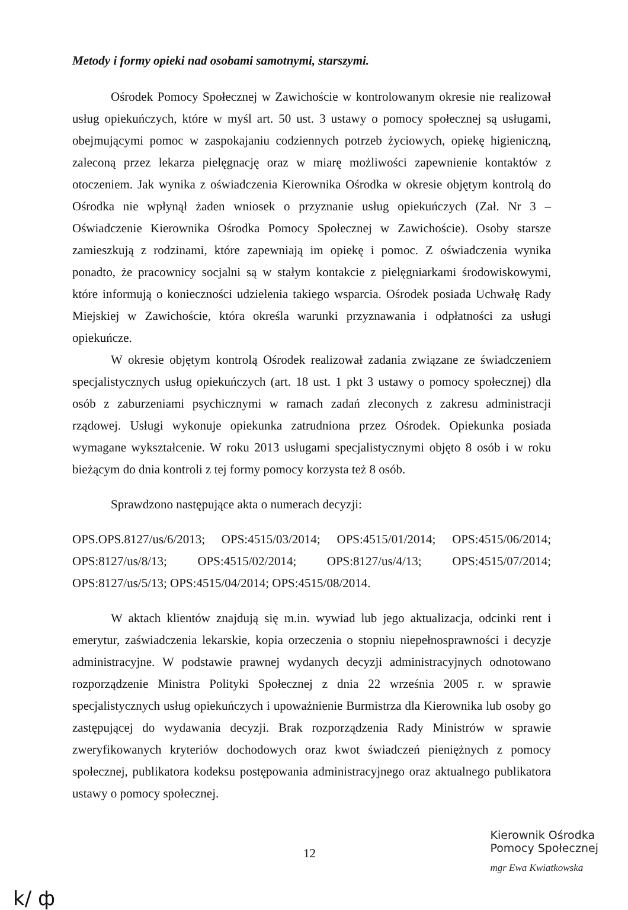Metody i formy opieki nad osobami samotnymi, starszymi.
Ośrodek Pomocy Społecznej w Zawichoście w kontrolowanym okresie nie realizował usług opiekuńczych, które w myśl art. 50 ust. 3 ustawy o pomocy społecznej są usługami, obejmującymi pomoc w zaspokajaniu codziennych potrzeb życiowych, opiekę higieniczną, zaleconą przez lekarza pielęgnację oraz w miarę możliwości zapewnienie kontaktów z otoczeniem. Jak wynika z oświadczenia Kierownika Ośrodka w okresie objętym kontrolą do Ośrodka nie wpłynął żaden wniosek o przyznanie usług opiekuńczych (Zał. Nr 3 – Oświadczenie Kierownika Ośrodka Pomocy Społecznej w Zawichoście). Osoby starsze zamieszkują z rodzinami, które zapewniają im opiekę i pomoc. Z oświadczenia wynika ponadto, że pracownicy socjalni są w stałym kontakcie z pielęgniarkami środowiskowymi, które informują o konieczności udzielenia takiego wsparcia. Ośrodek posiada Uchwałę Rady Miejskiej w Zawichoście, która określa warunki przyznawania i odpłatności za usługi opiekuńcze.
W okresie objętym kontrolą Ośrodek realizował zadania związane ze świadczeniem specjalistycznych usług opiekuńczych (art. 18 ust. 1 pkt 3 ustawy o pomocy społecznej) dla osób z zaburzeniami psychicznymi w ramach zadań zleconych z zakresu administracji rządowej. Usługi wykonuje opiekunka zatrudniona przez Ośrodek. Opiekunka posiada wymagane wykształcenie. W roku 2013 usługami specjalistycznymi objęto 8 osób i w roku bieżącym do dnia kontroli z tej formy pomocy korzysta też 8 osób.
Sprawdzono następujące akta o numerach decyzji:
OPS.OPS.8127/us/6/2013; OPS:4515/03/2014; OPS:4515/01/2014; OPS:4515/06/2014; OPS:8127/us/8/13; OPS:4515/02/2014; OPS:8127/us/4/13; OPS:4515/07/2014; OPS:8127/us/5/13; OPS:4515/04/2014; OPS:4515/08/2014.
W aktach klientów znajdują się m.in. wywiad lub jego aktualizacja, odcinki rent i emerytur, zaświadczenia lekarskie, kopia orzeczenia o stopniu niepełnosprawności i decyzje administracyjne. W podstawie prawnej wydanych decyzji administracyjnych odnotowano rozporządzenie Ministra Polityki Społecznej z dnia 22 września 2005 r. w sprawie specjalistycznych usług opiekuńczych i upoważnienie Burmistrza dla Kierownika lub osoby go zastępującej do wydawania decyzji. Brak rozporządzenia Rady Ministrów w sprawie zweryfikowanych kryteriów dochodowych oraz kwot świadczeń pieniężnych z pomocy społecznej, publikatora kodeksu postępowania administracyjnego oraz aktualnego publikatora ustawy o pomocy społecznej.
12
Kierownik Ośrodka
Pomocy Społecznej
mgr Ewa Kwiatkowska
k/ ф